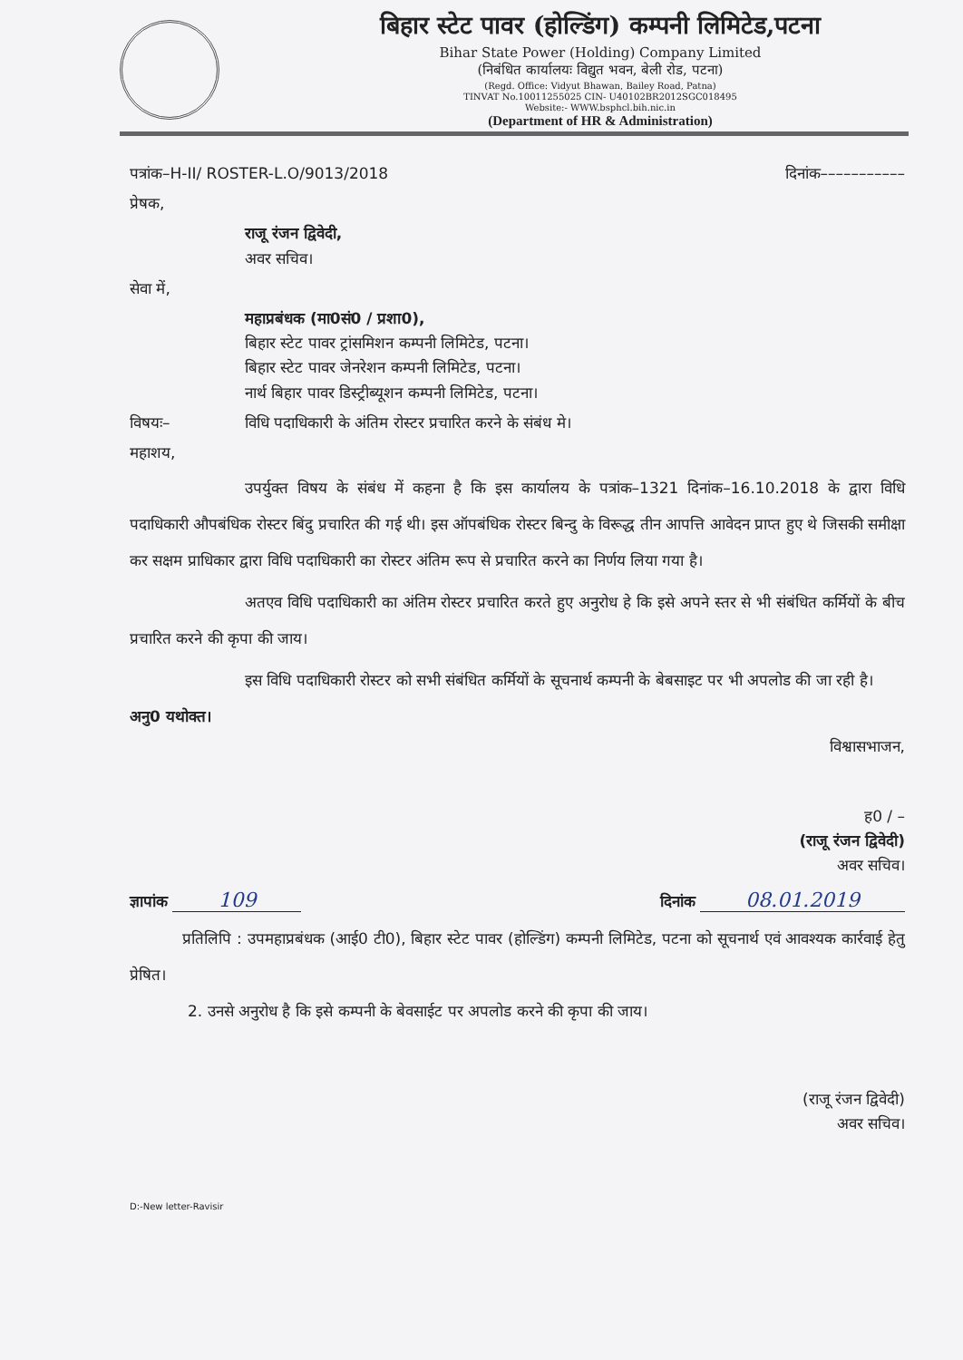बिहार स्टेट पावर (होल्डिंग) कम्पनी लिमिटेड,पटना
Bihar State Power (Holding) Company Limited
(निबंधित कार्यालयः विद्युत भवन, बेली रोड, पटना)
(Regd. Office: Vidyut Bhawan, Bailey Road, Patna)
TINVAT No.10011255025 CIN- U40102BR2012SGC018495
Website:- WWW.bsphcl.bih.nic.in
(Department of HR & Administration)
पत्रांक–H-II/ ROSTER-L.O/9013/2018 दिनांक–––––––––––
प्रेषक,
राजू रंजन द्विवेदी,
अवर सचिव।
सेवा में,
महाप्रबंधक (मा0सं0 / प्रशा0),
बिहार स्टेट पावर ट्रांसमिशन कम्पनी लिमिटेड, पटना।
बिहार स्टेट पावर जेनरेशन कम्पनी लिमिटेड, पटना।
नार्थ बिहार पावर डिस्ट्रीब्यूशन कम्पनी लिमिटेड, पटना।
विषयः– विधि पदाधिकारी के अंतिम रोस्टर प्रचारित करने के संबंध मे।
महाशय,
उपर्युक्त विषय के संबंध में कहना है कि इस कार्यालय के पत्रांक–1321 दिनांक–16.10.2018 के द्वारा विधि पदाधिकारी औपबंधिक रोस्टर बिंदु प्रचारित की गई थी। इस ऑपबंधिक रोस्टर बिन्दु के विरूद्ध तीन आपत्ति आवेदन प्राप्त हुए थे जिसकी समीक्षा कर सक्षम प्राधिकार द्वारा विधि पदाधिकारी का रोस्टर अंतिम रूप से प्रचारित करने का निर्णय लिया गया है।
अतएव विधि पदाधिकारी का अंतिम रोस्टर प्रचारित करते हुए अनुरोध हे कि इसे अपने स्तर से भी संबंधित कर्मियों के बीच प्रचारित करने की कृपा की जाय।
इस विधि पदाधिकारी रोस्टर को सभी संबंधित कर्मियों के सूचनार्थ कम्पनी के बेबसाइट पर भी अपलोड की जा रही है।
अनु0 यथोक्त।
विश्वासभाजन,
ह0 / –
(राजू रंजन द्विवेदी)
अवर सचिव।
ज्ञापांक 109 दिनांक 08.01.2019
प्रतिलिपि : उपमहाप्रबंधक (आई0 टी0), बिहार स्टेट पावर (होल्डिंग) कम्पनी लिमिटेड, पटना को सूचनार्थ एवं आवश्यक कार्रवाई हेतु प्रेषित।
2. उनसे अनुरोध है कि इसे कम्पनी के बेवसाईट पर अपलोड करने की कृपा की जाय।
(राजू रंजन द्विवेदी)
अवर सचिव।
D:-New letter-Ravisir